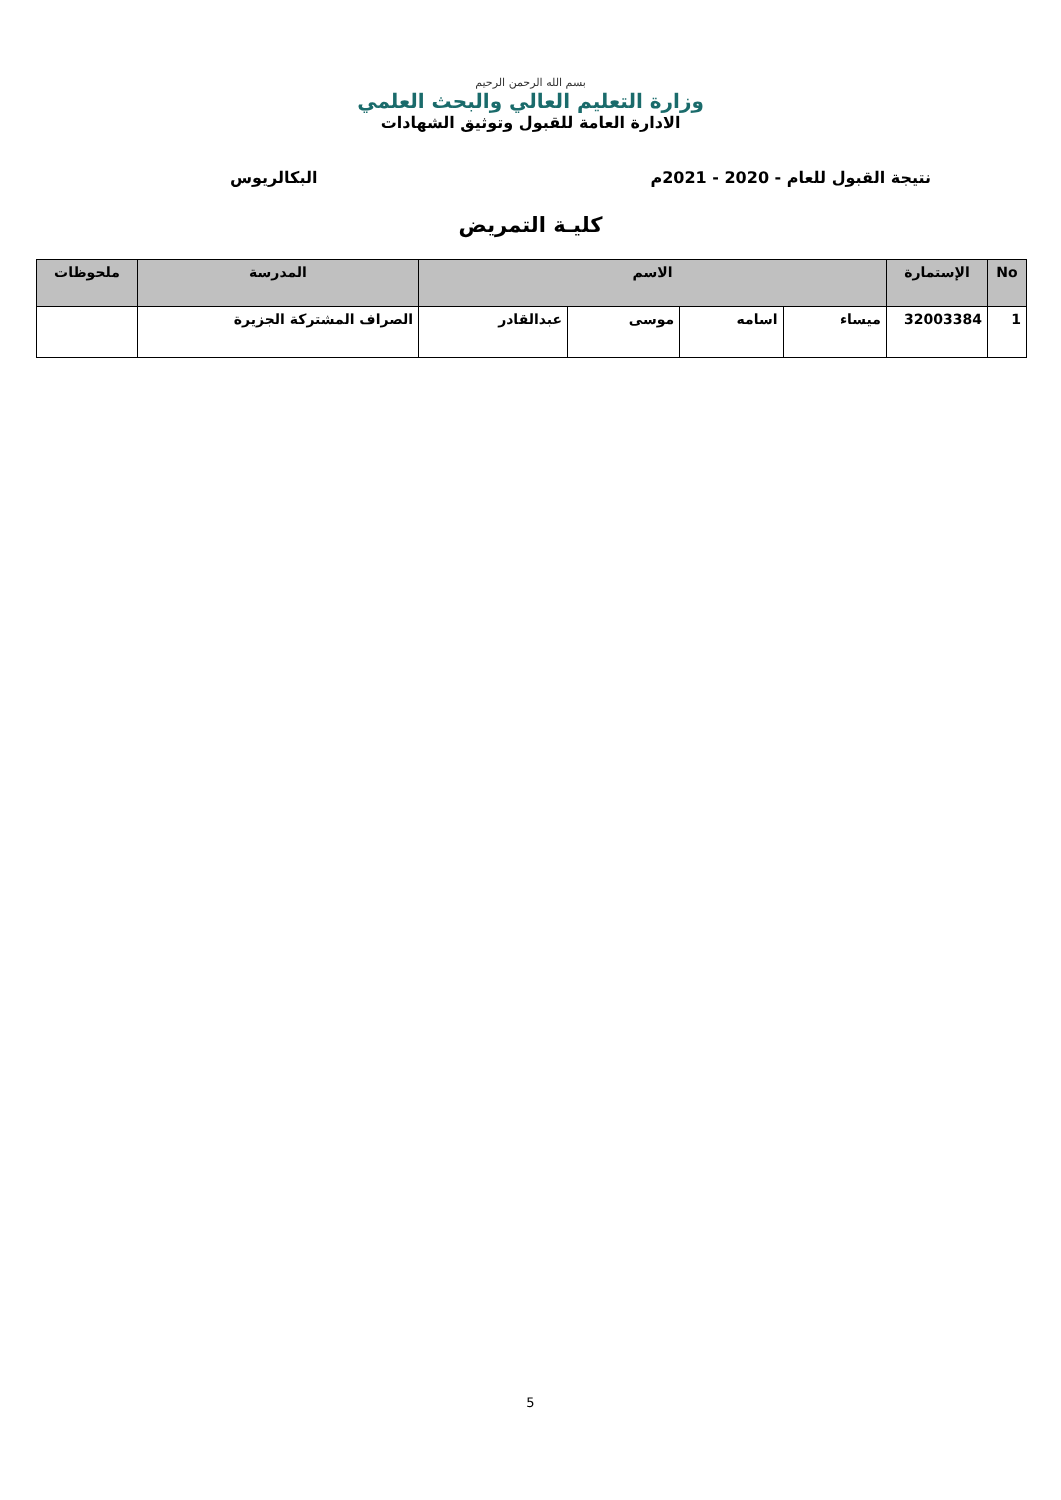بسم الله الرحمن الرحيم
وزارة التعليم العالي والبحث العلمي
الادارة العامة للقبول وتوثيق الشهادات
نتيجة القبول للعام - 2020 - 2021م البكالريوس
كليـة التمريض
| No | الإستمارة | الاسم | | | | المدرسة | ملحوظات |
| --- | --- | --- | --- | --- | --- | --- | --- |
| 1 | 32003384 | ميساء | اسامه | موسى | عبدالقادر | الصراف المشتركة الجزيرة | |
5